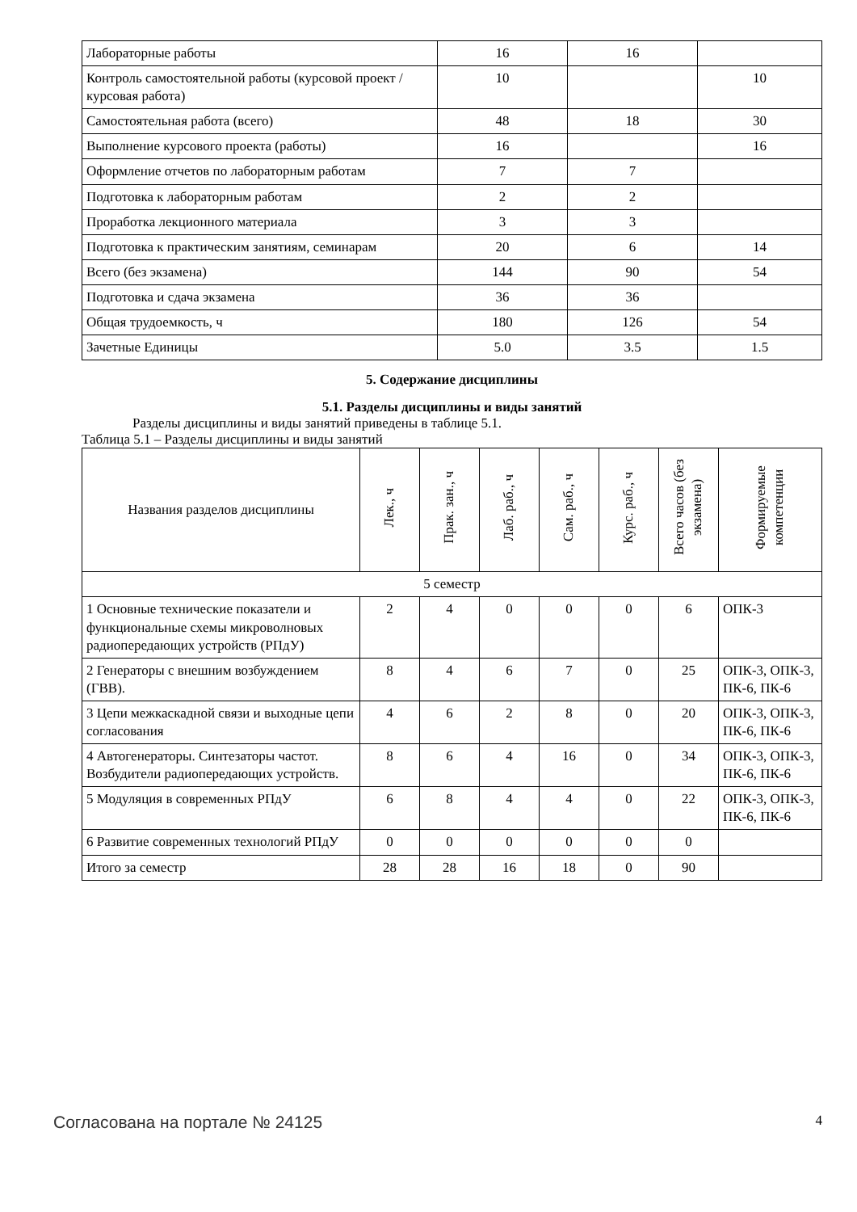| Лабораторные работы | 16 | 16 | |
| Контроль самостоятельной работы (курсовой проект / курсовая работа) | 10 | | 10 |
| Самостоятельная работа (всего) | 48 | 18 | 30 |
| Выполнение курсового проекта (работы) | 16 | | 16 |
| Оформление отчетов по лабораторным работам | 7 | 7 | |
| Подготовка к лабораторным работам | 2 | 2 | |
| Проработка лекционного материала | 3 | 3 | |
| Подготовка к практическим занятиям, семинарам | 20 | 6 | 14 |
| Всего (без экзамена) | 144 | 90 | 54 |
| Подготовка и сдача экзамена | 36 | 36 | |
| Общая трудоемкость, ч | 180 | 126 | 54 |
| Зачетные Единицы | 5.0 | 3.5 | 1.5 |
5. Содержание дисциплины
5.1. Разделы дисциплины и виды занятий
Разделы дисциплины и виды занятий приведены в таблице 5.1.
Таблица 5.1 – Разделы дисциплины и виды занятий
| Названия разделов дисциплины | Лек., ч | Прак. зан., ч | Лаб. раб., ч | Сам. раб., ч | Курс. раб., ч | Всего часов (без экзамена) | Формируемые компетенции |
| --- | --- | --- | --- | --- | --- | --- | --- |
| 5 семестр | | | | | | | |
| 1 Основные технические показатели и функциональные схемы микроволновых радиопередающих устройств (РПдУ) | 2 | 4 | 0 | 0 | 0 | 6 | ОПК-3 |
| 2 Генераторы с внешним возбуждением (ГВВ). | 8 | 4 | 6 | 7 | 0 | 25 | ОПК-3, ОПК-3, ПК-6, ПК-6 |
| 3 Цепи межкаскадной связи и выходные цепи согласования | 4 | 6 | 2 | 8 | 0 | 20 | ОПК-3, ОПК-3, ПК-6, ПК-6 |
| 4 Автогенераторы. Синтезаторы частот. Возбудители радиопередающих устройств. | 8 | 6 | 4 | 16 | 0 | 34 | ОПК-3, ОПК-3, ПК-6, ПК-6 |
| 5 Модуляция в современных РПдУ | 6 | 8 | 4 | 4 | 0 | 22 | ОПК-3, ОПК-3, ПК-6, ПК-6 |
| 6 Развитие современных технологий РПдУ | 0 | 0 | 0 | 0 | 0 | 0 | |
| Итого за семестр | 28 | 28 | 16 | 18 | 0 | 90 | |
Согласована на портале № 24125 4